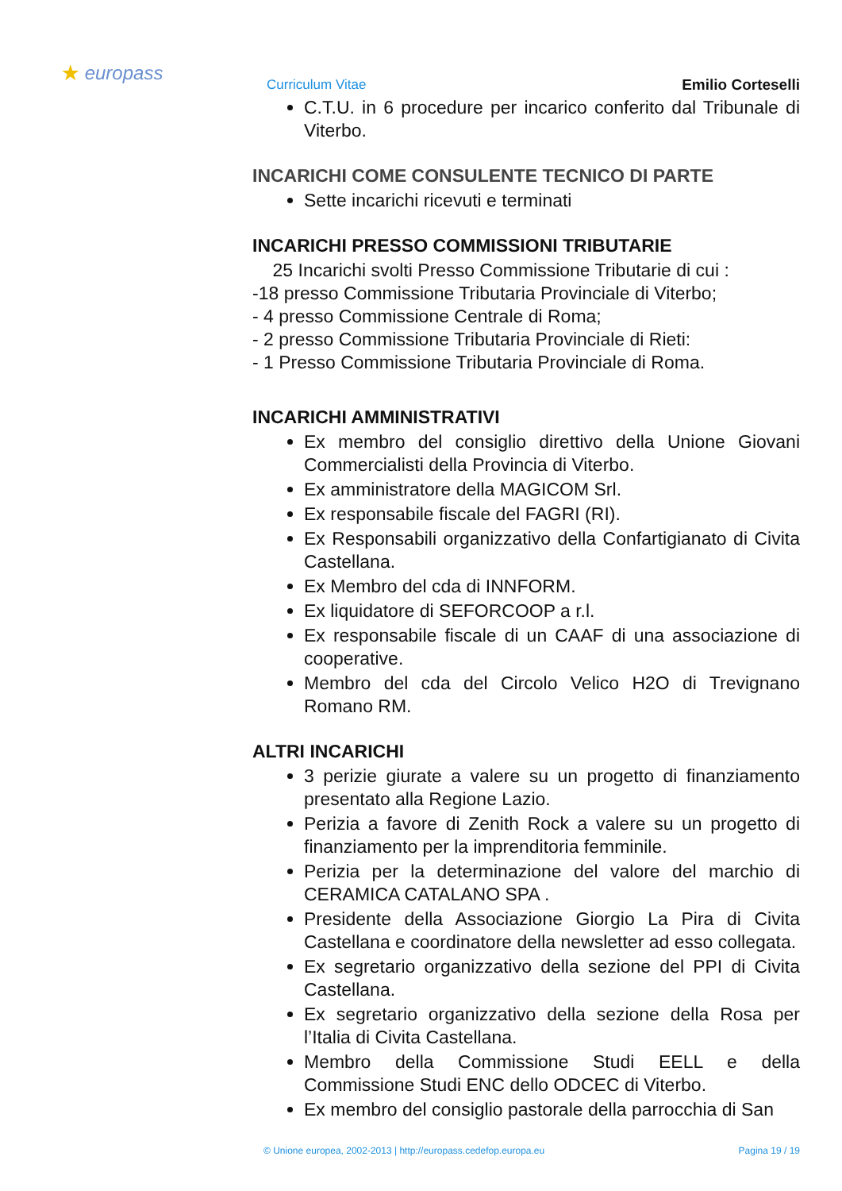★ europass
Curriculum Vitae Emilio Corteselli
C.T.U. in 6 procedure per incarico conferito dal Tribunale di Viterbo.
INCARICHI COME CONSULENTE TECNICO DI PARTE
Sette incarichi ricevuti e terminati
INCARICHI PRESSO COMMISSIONI TRIBUTARIE
25 Incarichi svolti Presso Commissione Tributarie di cui :
-18 presso Commissione Tributaria Provinciale di Viterbo;
- 4 presso Commissione Centrale di Roma;
- 2 presso Commissione Tributaria Provinciale di Rieti:
- 1 Presso Commissione Tributaria Provinciale di Roma.
INCARICHI AMMINISTRATIVI
Ex membro del consiglio direttivo della Unione Giovani Commercialisti della Provincia di Viterbo.
Ex amministratore della MAGICOM Srl.
Ex responsabile fiscale del FAGRI (RI).
Ex Responsabili organizzativo della Confartigianato di Civita Castellana.
Ex Membro del cda di INNFORM.
Ex liquidatore di SEFORCOOP a r.l.
Ex responsabile fiscale di un CAAF di una associazione di cooperative.
Membro del cda del Circolo Velico H2O di Trevignano Romano RM.
ALTRI INCARICHI
3 perizie giurate a valere su un progetto di finanziamento presentato alla Regione Lazio.
Perizia a favore di Zenith Rock a valere su un progetto di finanziamento per la imprenditoria femminile.
Perizia per la determinazione del valore del marchio di CERAMICA CATALANO SPA .
Presidente della Associazione Giorgio La Pira di Civita Castellana e coordinatore della newsletter ad esso collegata.
Ex segretario organizzativo della sezione del PPI di Civita Castellana.
Ex segretario organizzativo della sezione della Rosa per l’Italia di Civita Castellana.
Membro della Commissione Studi EELL e della Commissione Studi ENC dello ODCEC di Viterbo.
Ex membro del consiglio pastorale della parrocchia di San
© Unione europea, 2002-2013 | http://europass.cedefop.europa.eu Pagina 19 / 19